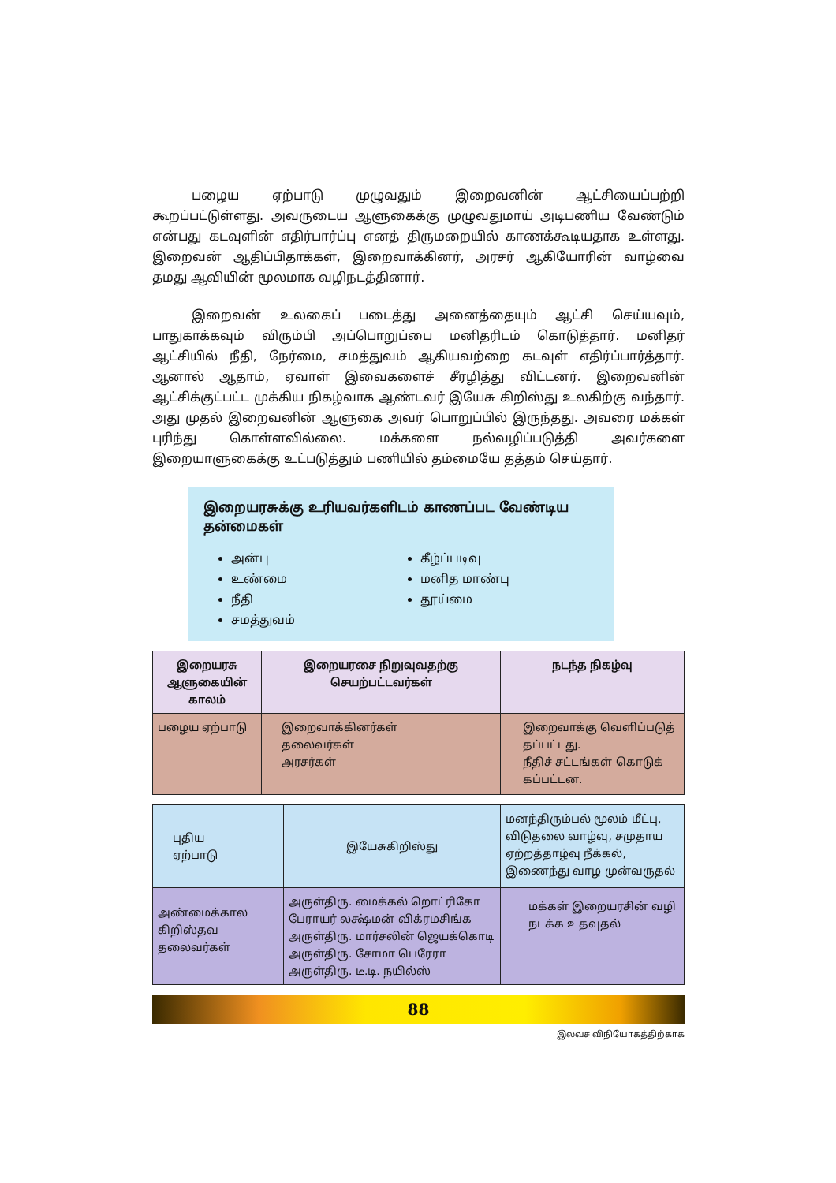பழைய ஏற்பாடு முழுவதும் இறைவனின் ஆட்சியைப்பற்றி கூறப்பட்டுள்ளது. அவருடைய ஆளுகைக்கு முழுவதுமாய் அடிபணிய வேண்டும் என்பது கடவுளின் எதிர்பார்ப்பு எனத் திருமறையில் காணக்கூடியதாக உள்ளது. இறைவன் ஆதிப்பிதாக்கள், இறைவாக்கினர், அரசர் ஆகியோரின் வாழ்வை தமது ஆவியின் மூலமாக வழிநடத்தினார்.
இறைவன் உலகைப் படைத்து அனைத்தையும் ஆட்சி செய்யவும், பாதுகாக்கவும் விரும்பி அப்பொறுப்பை மனிதரிடம் கொடுத்தார். மனிதர் ஆட்சியில் நீதி, நேர்மை, சமத்துவம் ஆகியவற்றை கடவுள் எதிர்ப்பார்த்தார். ஆனால் ஆதாம், ஏவாள் இவைகளைச் சீரழித்து விட்டனர். இறைவனின் ஆட்சிக்குட்பட்ட முக்கிய நிகழ்வாக ஆண்டவர் இயேசு கிறிஸ்து உலகிற்கு வந்தார். அது முதல் இறைவனின் ஆளுகை அவர் பொறுப்பில் இருந்தது. அவரை மக்கள் புரிந்து கொள்ளவில்லை. மக்களை நல்வழிப்படுத்தி அவர்களை இறையாளுகைக்கு உட்படுத்தும் பணியில் தம்மையே தத்தம் செய்தார்.
இறையரசுக்கு உரியவர்களிடம் காணப்பட வேண்டிய தன்மைகள்
அன்பு
உண்மை
நீதி
சமத்துவம்
கீழ்ப்படிவு
மனித மாண்பு
தூய்மை
| இறையரசு ஆளுகையின் காலம் | இறையரசை நிறுவுவதற்கு செயற்பட்டவர்கள் | நடந்த நிகழ்வு |
| --- | --- | --- |
| பழைய ஏற்பாடு | இறைவாக்கினர்கள் தலைவர்கள் அரசர்கள் | இறைவாக்கு வெளிப்படுத் தப்பட்டது. நீதிச் சட்டங்கள் கொடுக் கப்பட்டன. |
| புதிய ஏற்பாடு | இயேசுகிறிஸ்து | மனந்திரும்பல் மூலம் மீட்பு, விடுதலை வாழ்வு, சமுதாய ஏற்றத்தாழ்வு நீக்கல், இணைந்து வாழ முன்வருதல் |
| அண்மைக்கால கிறிஸ்தவ தலைவர்கள் | அருள்திரு. மைக்கல் றொட்ரிகோ பேராயர் லக்ஷ்மன் விக்ரமசிங்க அருள்திரு. மார்சலின் ஜெயக்கொடி அருள்திரு. சோமா பெரேரா அருள்திரு. டீ.டி. நயில்ஸ் | மக்கள் இறையரசின் வழி நடக்க உதவுதல் |
88
இலவச விநியோகத்திற்காக